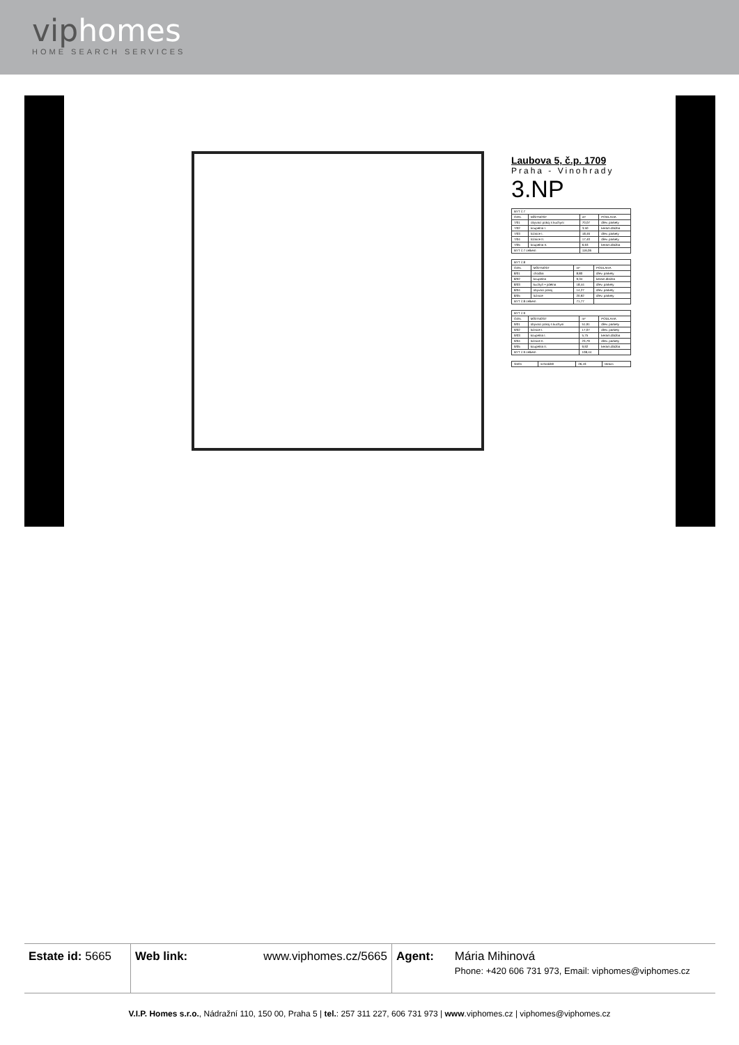viphomes
HOME SEARCH SERVICES
Laubova 5, č.p. 1709
Praha - Vinohrady
3.NP
| BYT č.7 | | | |
| OZN. | MÍSTNOST | m² | PODLAHA |
| 7/01 | obývací pokoj s kuchyní | 70,07 | dřev. parkety |
| 7/02 | koupelna I. | 3,50 | keram.dlažba |
| 7/03 | ložnice I. | 18,46 | dřev. parkety |
| 7/04 | ložnice II. | 17,40 | dřev. parkety |
| 7/05 | koupelna II. | 6,63 | keram.dlažba |
| BYT č.7 celkem | | 116,06 | |
| BYT č.8 | | | |
| OZN. | MÍSTNOST | m² | PODLAHA |
| 8/01 | chodba | 8,80 | dřev. parkety |
| 8/02 | koupelna | 9,34 | keram.dlažba |
| 8/03 | kuchyň + jídelna | 18,44 | dřev. parkety |
| 8/04 | obývací pokoj | 14,27 | dřev. parkety |
| 8/05 | ložnice | 20,92 | dřev. parkety |
| BYT č.8 celkem | | 71,77 | |
| BYT č.9 | | | |
| OZN. | MÍSTNOST | m² | PODLAHA |
| 9/01 | obývací pokoj s kuchyní | 51,91 | dřev. parkety |
| 9/02 | ložnice I. | 17,07 | dřev. parkety |
| 9/03 | koupelna I. | 5,75 | keram.dlažba |
| 9/04 | ložnice II. | 23,79 | dřev. parkety |
| 9/05 | koupelna II. | 9,92 | keram.dlažba |
| BYT č.9 celkem | | 108,44 | |
| 3n/01 | schodiště | 26,43 | teraco |
Estate id: 5665
Web link: www.viphomes.cz/5665 Agent: Mária Mihinová
Phone: +420 606 731 973, Email: viphomes@viphomes.cz
V.I.P. Homes s.r.o., Nádražní 110, 150 00, Praha 5 | tel.: 257 311 227, 606 731 973 | www.viphomes.cz | viphomes@viphomes.cz